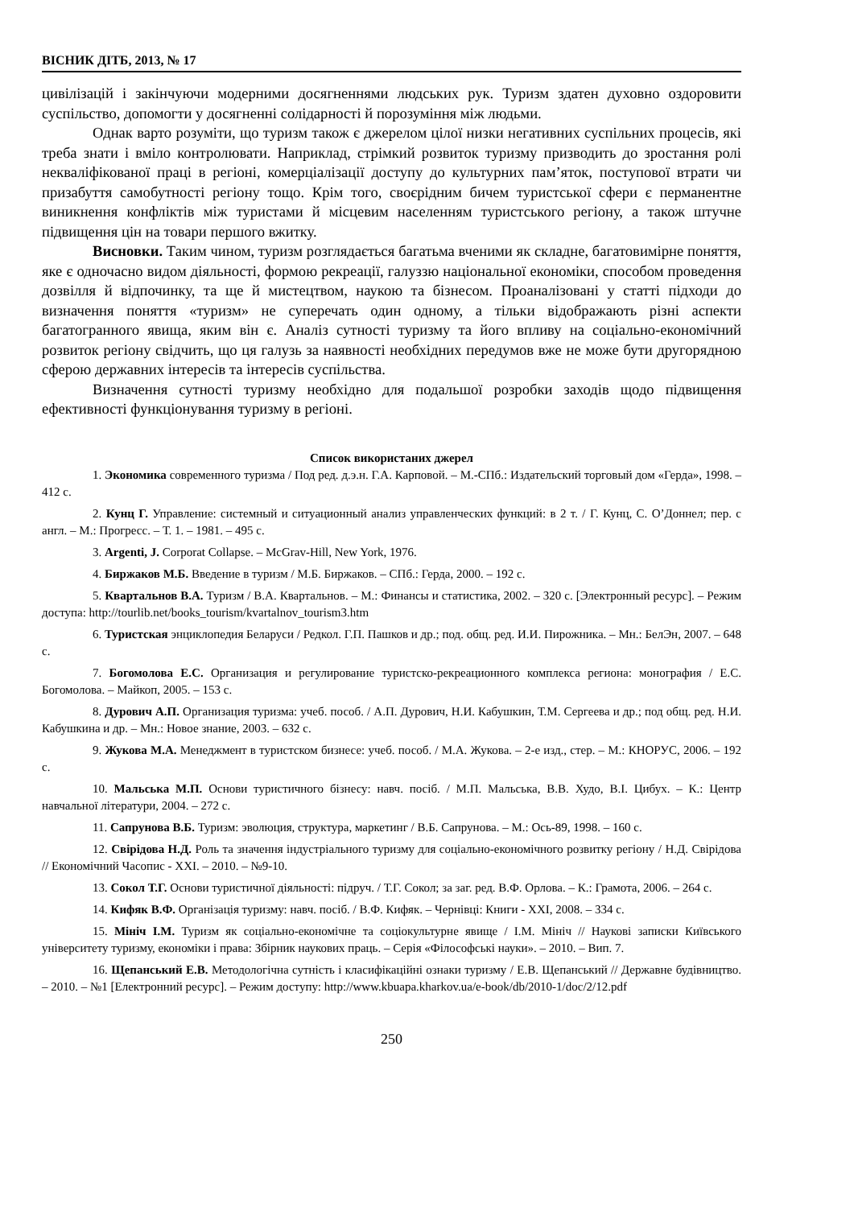ВІСНИК ДІТБ, 2013, № 17
цивілізацій і закінчуючи модерними досягненнями людських рук. Туризм здатен духовно оздоровити суспільство, допомогти у досягненні солідарності й порозуміння між людьми.
Однак варто розуміти, що туризм також є джерелом цілої низки негативних суспільних процесів, які треба знати і вміло контролювати. Наприклад, стрімкий розвиток туризму призводить до зростання ролі некваліфікованої праці в регіоні, комерціалізації доступу до культурних пам’яток, поступової втрати чи призабуття самобутності регіону тощо. Крім того, своєрідним бичем туристської сфери є перманентне виникнення конфліктів між туристами й місцевим населенням туристського регіону, а також штучне підвищення цін на товари першого вжитку.
Висновки. Таким чином, туризм розглядається багатьма вченими як складне, багатовимірне поняття, яке є одночасно видом діяльності, формою рекреації, галуззю національної економіки, способом проведення дозвілля й відпочинку, та ще й мистецтвом, наукою та бізнесом. Проаналізовані у статті підходи до визначення поняття «туризм» не суперечать один одному, а тільки відображають різні аспекти багатогранного явища, яким він є. Аналіз сутності туризму та його впливу на соціально-економічний розвиток регіону свідчить, що ця галузь за наявності необхідних передумов вже не може бути другорядною сферою державних інтересів та інтересів суспільства.
Визначення сутності туризму необхідно для подальшої розробки заходів щодо підвищення ефективності функціонування туризму в регіоні.
Список використаних джерел
1. Экономика современного туризма / Под ред. д.э.н. Г.А. Карповой. – М.-СПб.: Издательский торговый дом «Герда», 1998. – 412 с.
2. Кунц Г. Управление: системный и ситуационный анализ управленческих функций: в 2 т. / Г. Кунц, С. О’Доннел; пер. с англ. – М.: Прогресс. – Т. 1. – 1981. – 495 с.
3. Argenti, J. Corporat Collapse. – McGrav-Hill, New York, 1976.
4. Биржаков М.Б. Введение в туризм / М.Б. Биржаков. – СПб.: Герда, 2000. – 192 с.
5. Квартальнов В.А. Туризм / В.А. Квартальнов. – М.: Финансы и статистика, 2002. – 320 с. [Электронный ресурс]. – Режим доступа: http://tourlib.net/books_tourism/kvartalnov_tourism3.htm
6. Туристская энциклопедия Беларуси / Редкол. Г.П. Пашков и др.; под. общ. ред. И.И. Пирожника. – Мн.: БелЭн, 2007. – 648 с.
7. Богомолова Е.С. Организация и регулирование туристско-рекреационного комплекса региона: монография / Е.С. Богомолова. – Майкоп, 2005. – 153 с.
8. Дурович А.П. Организация туризма: учеб. пособ. / А.П. Дурович, Н.И. Кабушкин, Т.М. Сергеева и др.; под общ. ред. Н.И. Кабушкина и др. – Мн.: Новое знание, 2003. – 632 с.
9. Жукова М.А. Менеджмент в туристском бизнесе: учеб. пособ. / М.А. Жукова. – 2-е изд., стер. – М.: КНОРУС, 2006. – 192 с.
10. Мальська М.П. Основи туристичного бізнесу: навч. посіб. / М.П. Мальська, В.В. Худо, В.І. Цибух. – К.: Центр навчальної літератури, 2004. – 272 с.
11. Сапрунова В.Б. Туризм: эволюция, структура, маркетинг / В.Б. Сапрунова. – М.: Ось-89, 1998. – 160 с.
12. Свірідова Н.Д. Роль та значення індустріального туризму для соціально-економічного розвитку регіону / Н.Д. Свірідова // Економічний Часопис - XXI. – 2010. – №9-10.
13. Сокол Т.Г. Основи туристичної діяльності: підруч. / Т.Г. Сокол; за заг. ред. В.Ф. Орлова. – К.: Грамота, 2006. – 264 с.
14. Кифяк В.Ф. Організація туризму: навч. посіб. / В.Ф. Кифяк. – Чернівці: Книги - XXI, 2008. – 334 с.
15. Мініч І.М. Туризм як соціально-економічне та соціокультурне явище / І.М. Мініч // Наукові записки Київського університету туризму, економіки і права: Збірник наукових праць. – Серія «Філософські науки». – 2010. – Вип. 7.
16. Щепанський Е.В. Методологічна сутність і класифікаційні ознаки туризму / Е.В. Щепанський // Державне будівництво. – 2010. – №1 [Електронний ресурс]. – Режим доступу: http://www.kbuapa.kharkov.ua/e-book/db/2010-1/doc/2/12.pdf
250